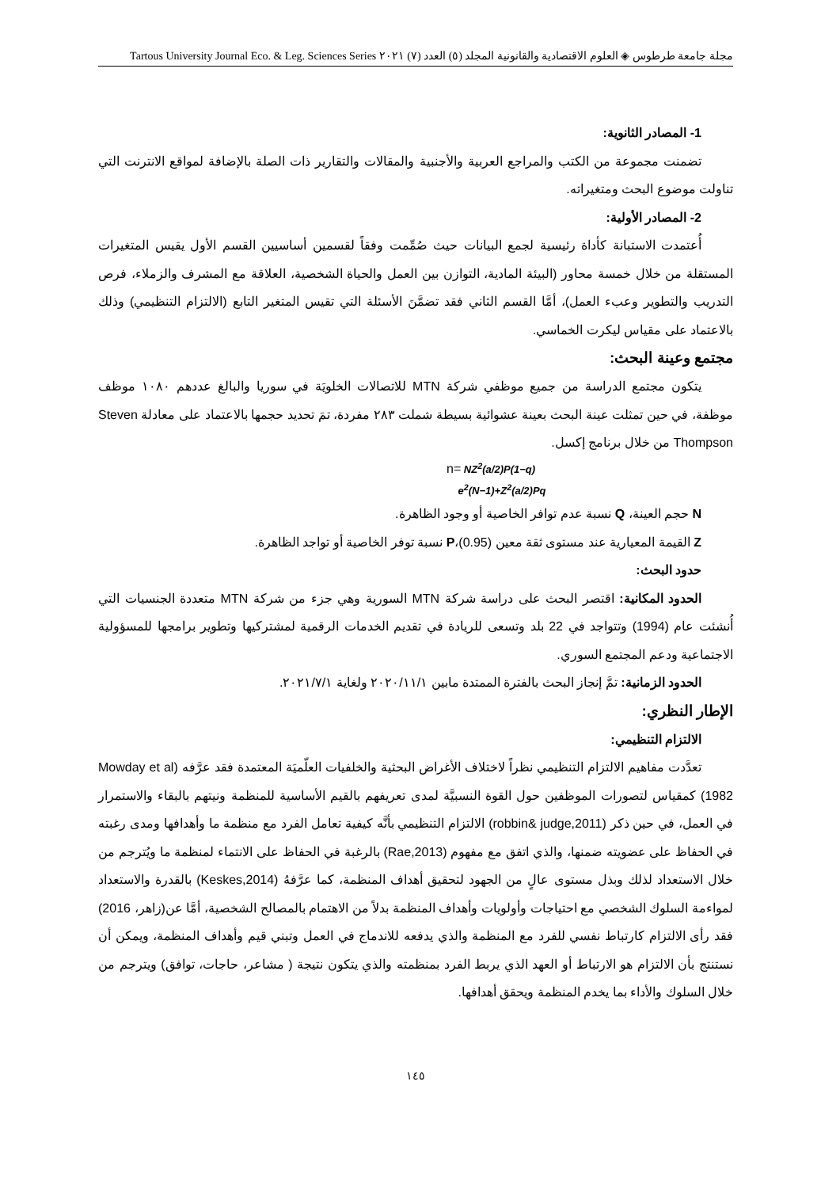مجلة جامعة طرطوس ◈ العلوم الاقتصادية والقانونية المجلد (٥) العدد (٧) ٢٠٢١ Tartous University Journal Eco. & Leg. Sciences Series
1- المصادر الثانوية:
تضمنت مجموعة من الكتب والمراجع العربية والأجنبية والمقالات والتقارير ذات الصلة بالإضافة لمواقع الانترنت التي تناولت موضوع البحث ومتغيراته.
2- المصادر الأولية:
أُعتمدت الاستبانة كأداة رئيسية لجمع البيانات حيث صُمِّمت وفقاً لقسمين أساسيين القسم الأول يقيس المتغيرات المستقلة من خلال خمسة محاور (البيئة المادية، التوازن بين العمل والحياة الشخصية، العلاقة مع المشرف والزملاء، فرص التدريب والتطوير وعبء العمل)، أمَّا القسم الثاني فقد تضمَّنَ الأسئلة التي تقيس المتغير التابع (الالتزام التنظيمي) وذلك بالاعتماد على مقياس ليكرت الخماسي.
مجتمع وعينة البحث:
يتكون مجتمع الدراسة من جميع موظفي شركة MTN للاتصالات الخلويَة في سوريا والبالغ عددهم ١٠٨٠ موظف موظفة، في حين تمثلت عينة البحث بعينة عشوائية بسيطة شملت ٢٨٣ مفردة، تمَ تحديد حجمها بالاعتماد على معادلة Steven Thompson من خلال برنامج إكسل.
n= NZ<sup>2</sup>(a/2)P(1−q)
e<sup>2</sup>(N−1)+Z<sup>2</sup>(a/2)Pq
N حجم العينة، Q نسبة عدم توافر الخاصية أو وجود الظاهرة.
Z القيمة المعيارية عند مستوى ثقة معين (0.95)،P نسبة توفر الخاصية أو تواجد الظاهرة.
حدود البحث:
الحدود المكانية: اقتصر البحث على دراسة شركة MTN السورية وهي جزء من شركة MTN متعددة الجنسيات التي أُنشئت عام (1994) وتتواجد في 22 بلد وتسعى للريادة في تقديم الخدمات الرقمية لمشتركيها وتطوير برامجها للمسؤولية الاجتماعية ودعم المجتمع السوري.
الحدود الزمانية: تمَّ إنجاز البحث بالفترة الممتدة مابين ٢٠٢٠/١١/١ ولغاية ٢٠٢١/٧/١.
الإطار النظري:
الالتزام التنظيمي:
تعدَّدت مفاهيم الالتزام التنظيمي نظراً لاختلاف الأغراض البحثية والخلفيات العلّميَة المعتمدة فقد عرَّفه (Mowday et al 1982) كمقياس لتصورات الموظفين حول القوة النسبيَّة لمدى تعريفهم بالقيم الأساسية للمنظمة ونيتهم بالبقاء والاستمرار في العمل، في حين ذكر (robbin& judge,2011) الالتزام التنظيمي بأنَّه كيفية تعامل الفرد مع منظمة ما وأهدافها ومدى رغبته في الحفاظ على عضويته ضمنها، والذي اتفق مع مفهوم (Rae,2013) بالرغبة في الحفاظ على الانتماء لمنظمة ما ويُترجم من خلال الاستعداد لذلك وبذل مستوى عالٍ من الجهود لتحقيق أهداف المنظمة، كما عرَّفهُ (Keskes,2014) بالقدرة والاستعداد لمواءمة السلوك الشخصي مع احتياجات وأولويات وأهداف المنظمة بدلاً من الاهتمام بالمصالح الشخصية، أمَّا عن(زاهر، 2016) فقد رأى الالتزام كارتباط نفسي للفرد مع المنظمة والذي يدفعه للاندماج في العمل وتبني قيم وأهداف المنظمة، ويمكن أن نستنتج بأن الالتزام هو الارتباط أو العهد الذي يربط الفرد بمنظمته والذي يتكون نتيجة ( مشاعر، حاجات، توافق) ويترجم من خلال السلوك والأداء بما يخدم المنظمة ويحقق أهدافها.
١٤٥